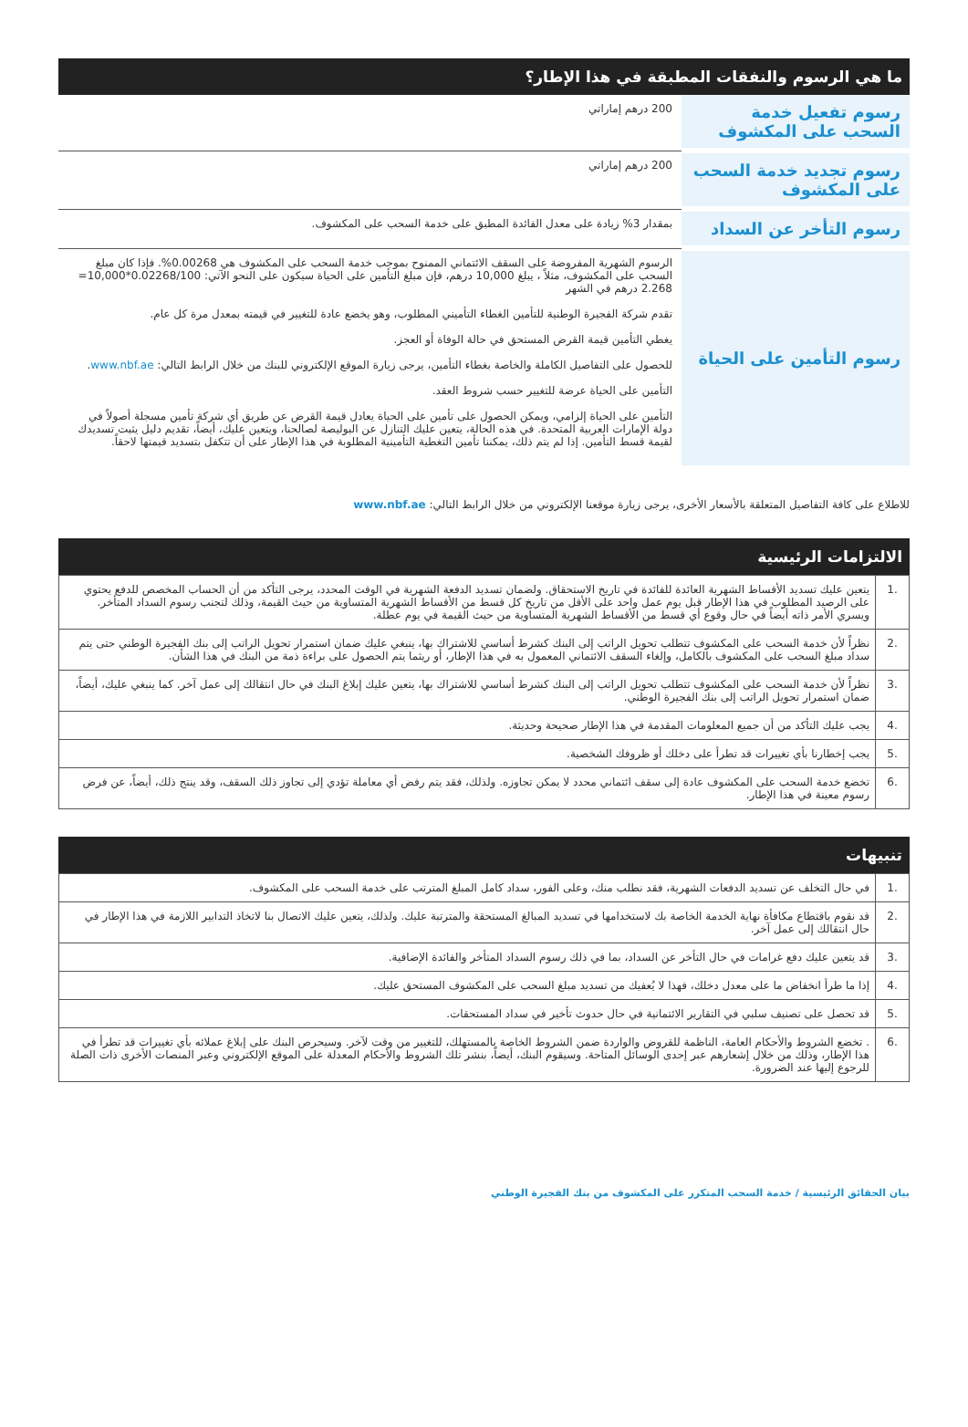ما هي الرسوم والنفقات المطبقة في هذا الإطار؟
| رسوم تفعيل خدمة السحب على المكشوف | 200 درهم إماراتي |
| رسوم تجديد خدمة السحب على المكشوف | 200 درهم إماراتي |
| رسوم التأخر عن السداد | بمقدار 3% زيادة على معدل الفائدة المطبق على خدمة السحب على المكشوف. |
| رسوم التأمين على الحياة | الرسوم الشهرية المفروضة على السقف الائتماني الممنوح بموجب خدمة السحب على المكشوف هي 0.00268%. فإذا كان مبلغ السحب على المكشوف، مثلاً ، يبلغ 10,000 درهم، فإن مبلغ التأمين على الحياة سيكون على النحو الآتي: 0.02268/100*10,000= 2.268 درهم في الشهر تقدم شركة الفجيرة الوطنية للتأمين الغطاء التأميني المطلوب، وهو يخضع عادة للتغيير في قيمته بمعدل مرة كل عام. يغطي التأمين قيمة القرض المستحق في حالة الوفاة أو العجز. للحصول على التفاصيل الكاملة والخاصة بغطاء التأمين، يرجى زيارة الموقع الإلكتروني للبنك من خلال الرابط التالي: www.nbf.ae . التأمين على الحياة عرضة للتغيير حسب شروط العقد. التأمين على الحياة إلزامي، ويمكن الحصول على تأمين على الحياة يعادل قيمة القرض عن طريق أي شركة تأمين مسجلة أصولاً في دولة الإمارات العربية المتحدة. في هذه الحالة، يتعين عليك التنازل عن البوليصة لصالحنا، ويتعين عليك، أيضاً، تقديم دليل يثبت تسديدك لقيمة قسط التأمين. إذا لم يتم ذلك، يمكننا تأمين التغطية التأمينية المطلوبة في هذا الإطار على أن تتكفل بتسديد قيمتها لاحقاً. |
للاطلاع على كافة التفاصيل المتعلقة بالأسعار الأخرى، يرجى زيارة موقعنا الإلكتروني من خلال الرابط التالي: www.nbf.ae
الالتزامات الرئيسية
| .1 | يتعين عليك تسديد الأقساط الشهرية العائدة للفائدة في تاريخ الاستحقاق. ولضمان تسديد الدفعة الشهرية في الوقت المحدد، يرجى التأكد من أن الحساب المخصص للدفع يحتوي على الرصيد المطلوب في هذا الإطار قبل يوم عمل واحد على الأقل من تاريخ كل قسط من الأقساط الشهرية المتساوية من حيث القيمة، وذلك لتجنب رسوم السداد المتأخر. ويسري الأمر ذاته أيضاً في حال وقوع أي قسط من الأقساط الشهرية المتساوية من حيث القيمة في يوم عطلة. |
| .2 | نظراً لأن خدمة السحب على المكشوف تتطلب تحويل الراتب إلى البنك كشرط أساسي للاشتراك بها، ينبغي عليك ضمان استمرار تحويل الراتب إلى بنك الفجيرة الوطني حتى يتم سداد مبلغ السحب على المكشوف بالكامل، وإلغاء السقف الائتماني المعمول به في هذا الإطار، أو ريثما يتم الحصول على براءة ذمة من البنك في هذا الشأن. |
| .3 | نظراً لأن خدمة السحب على المكشوف تتطلب تحويل الراتب إلى البنك كشرط أساسي للاشتراك بها، يتعين عليك إبلاغ البنك في حال انتقالك إلى عمل آخر. كما ينبغي عليك، أيضاً، ضمان استمرار تحويل الراتب إلى بنك الفجيرة الوطني. |
| .4 | يجب عليك التأكد من أن جميع المعلومات المقدمة في هذا الإطار صحيحة وحديثة. |
| .5 | يجب إخطارنا بأي تغييرات قد تطرأ على دخلك أو ظروفك الشخصية. |
| .6 | تخضع خدمة السحب على المكشوف عادة إلى سقف ائتماني محدد لا يمكن تجاوزه. ولذلك، فقد يتم رفض أي معاملة تؤدي إلى تجاوز ذلك السقف، وقد ينتج ذلك، أيضاً، عن فرض رسوم معينة في هذا الإطار. |
تنبيهات
| .1 | في حال التخلف عن تسديد الدفعات الشهرية، فقد نطلب منك، وعلى الفور، سداد كامل المبلغ المترتب على خدمة السحب على المكشوف. |
| .2 | قد نقوم باقتطاع مكافأة نهاية الخدمة الخاصة بك لاستخدامها في تسديد المبالغ المستحقة والمترتبة عليك. ولذلك، يتعين عليك الاتصال بنا لاتخاذ التدابير اللازمة في هذا الإطار في حال انتقالك إلى عمل آخر. |
| .3 | قد يتعين عليك دفع غرامات في حال التأخر عن السداد، بما في ذلك رسوم السداد المتأخر والفائدة الإضافية. |
| .4 | إذا ما طرأ انخفاض ما على معدل دخلك، فهذا لا يُعفيك من تسديد مبلغ السحب على المكشوف المستحق عليك. |
| .5 | قد تحصل على تصنيف سلبي في التقارير الائتمانية في حال حدوث تأخير في سداد المستحقات. |
| .6 | . تخضع الشروط والأحكام العامة، الناظمة للقروض والواردة ضمن الشروط الخاصة بالمستهلك، للتغيير من وقت لآخر. وسيحرص البنك على إبلاغ عملائه بأي تغييرات قد تطرأ في هذا الإطار، وذلك من خلال إشعارهم عبر إحدى الوسائل المتاحة. وسيقوم البنك، أيضاً، بنشر تلك الشروط والأحكام المعدلة على الموقع الإلكتروني وعبر المنصات الأخرى ذات الصلة للرجوع إليها عند الضرورة. |
بيان الحقائق الرئيسية / خدمة السحب المتكرر على المكشوف من بنك الفجيرة الوطني